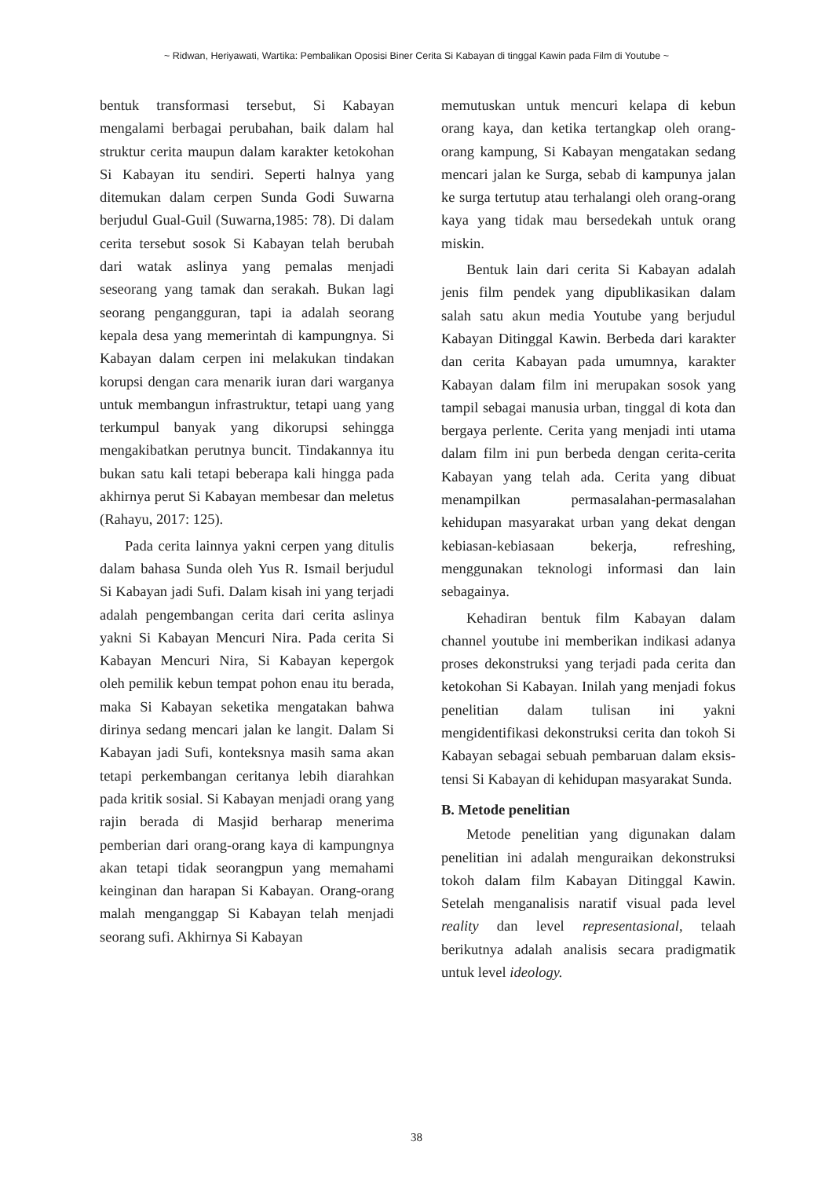~ Ridwan, Heriyawati, Wartika: Pembalikan Oposisi Biner Cerita Si Kabayan di tinggal Kawin pada Film di Youtube ~
bentuk transformasi tersebut, Si Kabayan mengalami berbagai perubahan, baik dalam hal struktur cerita maupun dalam karakter ketokohan Si Kabayan itu sendiri. Seperti halnya yang ditemukan dalam cerpen Sunda Godi Suwarna berjudul Gual-Guil (Suwarna,1985: 78). Di dalam cerita tersebut sosok Si Kabayan telah berubah dari watak aslinya yang pemalas menjadi seseorang yang tamak dan serakah. Bukan lagi seorang pengangguran, tapi ia adalah seorang kepala desa yang memerintah di kampungnya. Si Kabayan dalam cerpen ini melakukan tindakan korupsi dengan cara menarik iuran dari warganya untuk membangun infrastruktur, tetapi uang yang terkumpul banyak yang dikorupsi sehingga mengakibatkan perutnya buncit. Tindakannya itu bukan satu kali tetapi beberapa kali hingga pada akhirnya perut Si Kabayan membesar dan meletus (Rahayu, 2017: 125).
Pada cerita lainnya yakni cerpen yang ditulis dalam bahasa Sunda oleh Yus R. Ismail berjudul Si Kabayan jadi Sufi. Dalam kisah ini yang terjadi adalah pengembangan cerita dari cerita aslinya yakni Si Kabayan Mencuri Nira. Pada cerita Si Kabayan Mencuri Nira, Si Kabayan kepergok oleh pemilik kebun tempat pohon enau itu berada, maka Si Kabayan seketika mengatakan bahwa dirinya sedang mencari jalan ke langit. Dalam Si Kabayan jadi Sufi, konteksnya masih sama akan tetapi perkembangan ceritanya lebih diarahkan pada kritik sosial. Si Kabayan menjadi orang yang rajin berada di Masjid berharap menerima pemberian dari orang-orang kaya di kampungnya akan tetapi tidak seorangpun yang memahami keinginan dan harapan Si Kabayan. Orang-orang malah menganggap Si Kabayan telah menjadi seorang sufi. Akhirnya Si Kabayan
memutuskan untuk mencuri kelapa di kebun orang kaya, dan ketika tertangkap oleh orang-orang kampung, Si Kabayan mengatakan sedang mencari jalan ke Surga, sebab di kampunya jalan ke surga tertutup atau terhalangi oleh orang-orang kaya yang tidak mau bersedekah untuk orang miskin.
Bentuk lain dari cerita Si Kabayan adalah jenis film pendek yang dipublikasikan dalam salah satu akun media Youtube yang berjudul Kabayan Ditinggal Kawin. Berbeda dari karakter dan cerita Kabayan pada umumnya, karakter Kabayan dalam film ini merupakan sosok yang tampil sebagai manusia urban, tinggal di kota dan bergaya perlente. Cerita yang menjadi inti utama dalam film ini pun berbeda dengan cerita-cerita Kabayan yang telah ada. Cerita yang dibuat menampilkan permasalahan-permasalahan kehidupan masyarakat urban yang dekat dengan kebiasan-kebiasaan bekerja, refreshing, menggunakan teknologi informasi dan lain sebagainya.
Kehadiran bentuk film Kabayan dalam channel youtube ini memberikan indikasi adanya proses dekonstruksi yang terjadi pada cerita dan ketokohan Si Kabayan. Inilah yang menjadi fokus penelitian dalam tulisan ini yakni mengidentifikasi dekonstruksi cerita dan tokoh Si Kabayan sebagai sebuah pembaruan dalam eksis-tensi Si Kabayan di kehidupan masyarakat Sunda.
B. Metode penelitian
Metode penelitian yang digunakan dalam penelitian ini adalah menguraikan dekonstruksi tokoh dalam film Kabayan Ditinggal Kawin. Setelah menganalisis naratif visual pada level reality dan level representasional, telaah berikutnya adalah analisis secara pradigmatik untuk level ideology.
38